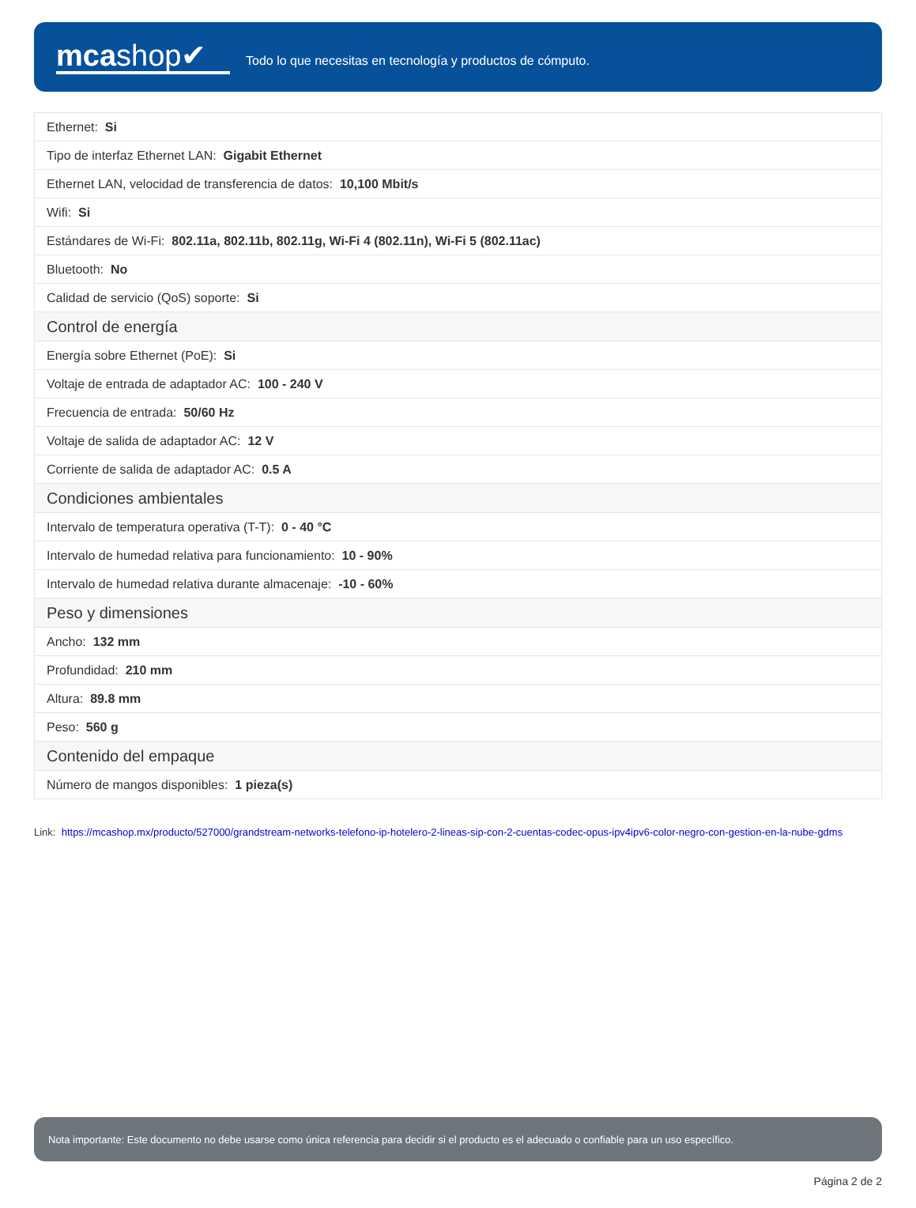mcashop✔
Todo lo que necesitas en tecnología y productos de cómputo.
| Ethernet: Si |
| Tipo de interfaz Ethernet LAN: Gigabit Ethernet |
| Ethernet LAN, velocidad de transferencia de datos: 10,100 Mbit/s |
| Wifi: Si |
| Estándares de Wi-Fi: 802.11a, 802.11b, 802.11g, Wi-Fi 4 (802.11n), Wi-Fi 5 (802.11ac) |
| Bluetooth: No |
| Calidad de servicio (QoS) soporte: Si |
| Control de energía |
| Energía sobre Ethernet (PoE): Si |
| Voltaje de entrada de adaptador AC: 100 - 240 V |
| Frecuencia de entrada: 50/60 Hz |
| Voltaje de salida de adaptador AC: 12 V |
| Corriente de salida de adaptador AC: 0.5 A |
| Condiciones ambientales |
| Intervalo de temperatura operativa (T-T): 0 - 40 °C |
| Intervalo de humedad relativa para funcionamiento: 10 - 90% |
| Intervalo de humedad relativa durante almacenaje: -10 - 60% |
| Peso y dimensiones |
| Ancho: 132 mm |
| Profundidad: 210 mm |
| Altura: 89.8 mm |
| Peso: 560 g |
| Contenido del empaque |
| Número de mangos disponibles: 1 pieza(s) |
Link: https://mcashop.mx/producto/527000/grandstream-networks-telefono-ip-hotelero-2-lineas-sip-con-2-cuentas-codec-opus-ipv4ipv6-color-negro-con-gestion-en-la-nube-gdms
Nota importante: Este documento no debe usarse como única referencia para decidir si el producto es el adecuado o confiable para un uso específico.
Página 2 de 2